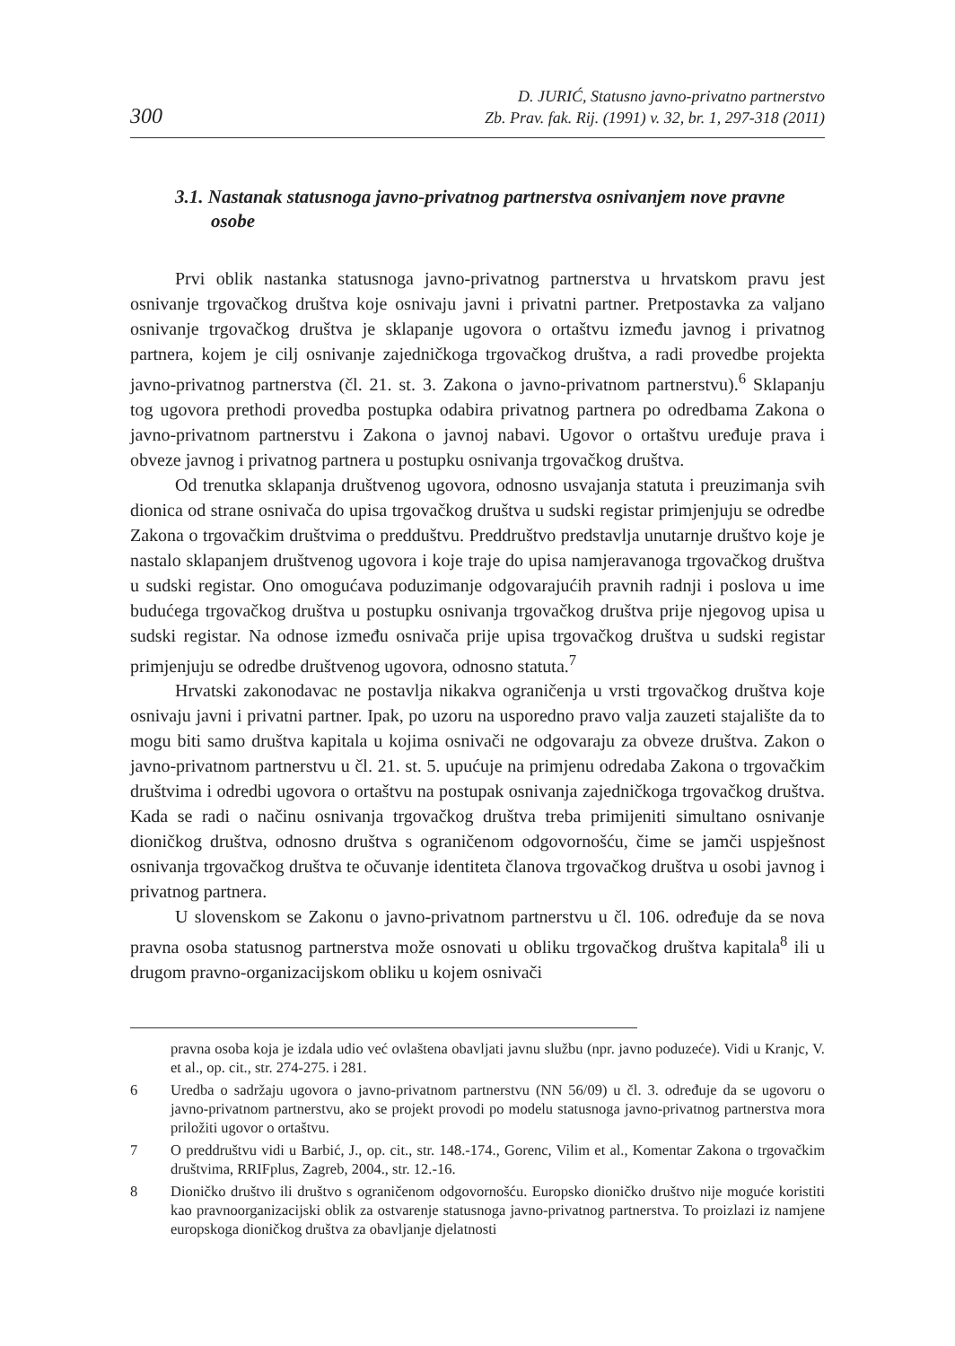300 D. JURIĆ, Statusno javno-privatno partnerstvo
Zb. Prav. fak. Rij. (1991) v. 32, br. 1, 297-318 (2011)
3.1. Nastanak statusnoga javno-privatnog partnerstva osnivanjem nove pravne osobe
Prvi oblik nastanka statusnoga javno-privatnog partnerstva u hrvatskom pravu jest osnivanje trgovačkog društva koje osnivaju javni i privatni partner. Pretpostavka za valjano osnivanje trgovačkog društva je sklapanje ugovora o ortaštvu između javnog i privatnog partnera, kojem je cilj osnivanje zajedničkoga trgovačkog društva, a radi provedbe projekta javno-privatnog partnerstva (čl. 21. st. 3. Zakona o javno-privatnom partnerstvu).<sup>6</sup> Sklapanju tog ugovora prethodi provedba postupka odabira privatnog partnera po odredbama Zakona o javno-privatnom partnerstvu i Zakona o javnoj nabavi. Ugovor o ortaštvu uređuje prava i obveze javnog i privatnog partnera u postupku osnivanja trgovačkog društva.
Od trenutka sklapanja društvenog ugovora, odnosno usvajanja statuta i preuzimanja svih dionica od strane osnivača do upisa trgovačkog društva u sudski registar primjenjuju se odredbe Zakona o trgovačkim društvima o predduštvu. Preddruštvo predstavlja unutarnje društvo koje je nastalo sklapanjem društvenog ugovora i koje traje do upisa namjeravanoga trgovačkog društva u sudski registar. Ono omogućava poduzimanje odgovarajućih pravnih radnji i poslova u ime budućega trgovačkog društva u postupku osnivanja trgovačkog društva prije njegovog upisa u sudski registar. Na odnose između osnivača prije upisa trgovačkog društva u sudski registar primjenjuju se odredbe društvenog ugovora, odnosno statuta.<sup>7</sup>
Hrvatski zakonodavac ne postavlja nikakva ograničenja u vrsti trgovačkog društva koje osnivaju javni i privatni partner. Ipak, po uzoru na usporedno pravo valja zauzeti stajalište da to mogu biti samo društva kapitala u kojima osnivači ne odgovaraju za obveze društva. Zakon o javno-privatnom partnerstvu u čl. 21. st. 5. upućuje na primjenu odredaba Zakona o trgovačkim društvima i odredbi ugovora o ortaštvu na postupak osnivanja zajedničkoga trgovačkog društva. Kada se radi o načinu osnivanja trgovačkog društva treba primijeniti simultano osnivanje dioničkog društva, odnosno društva s ograničenom odgovornošću, čime se jamči uspješnost osnivanja trgovačkog društva te očuvanje identiteta članova trgovačkog društva u osobi javnog i privatnog partnera.
U slovenskom se Zakonu o javno-privatnom partnerstvu u čl. 106. određuje da se nova pravna osoba statusnog partnerstva može osnovati u obliku trgovačkog društva kapitala<sup>8</sup> ili u drugom pravno-organizacijskom obliku u kojem osnivači
pravna osoba koja je izdala udio već ovlaštena obavljati javnu službu (npr. javno poduzeće). Vidi u Kranjc, V. et al., op. cit., str. 274-275. i 281.
6 Uredba o sadržaju ugovora o javno-privatnom partnerstvu (NN 56/09) u čl. 3. određuje da se ugovoru o javno-privatnom partnerstvu, ako se projekt provodi po modelu statusnoga javno-privatnog partnerstva mora priložiti ugovor o ortaštvu.
7 O preddruštvu vidi u Barbić, J., op. cit., str. 148.-174., Gorenc, Vilim et al., Komentar Zakona o trgovačkim društvima, RRIFplus, Zagreb, 2004., str. 12.-16.
8 Dioničko društvo ili društvo s ograničenom odgovornošću. Europsko dioničko društvo nije moguće koristiti kao pravnoorganizacijski oblik za ostvarenje statusnoga javno-privatnog partnerstva. To proizlazi iz namjene europskoga dioničkog društva za obavljanje djelatnosti